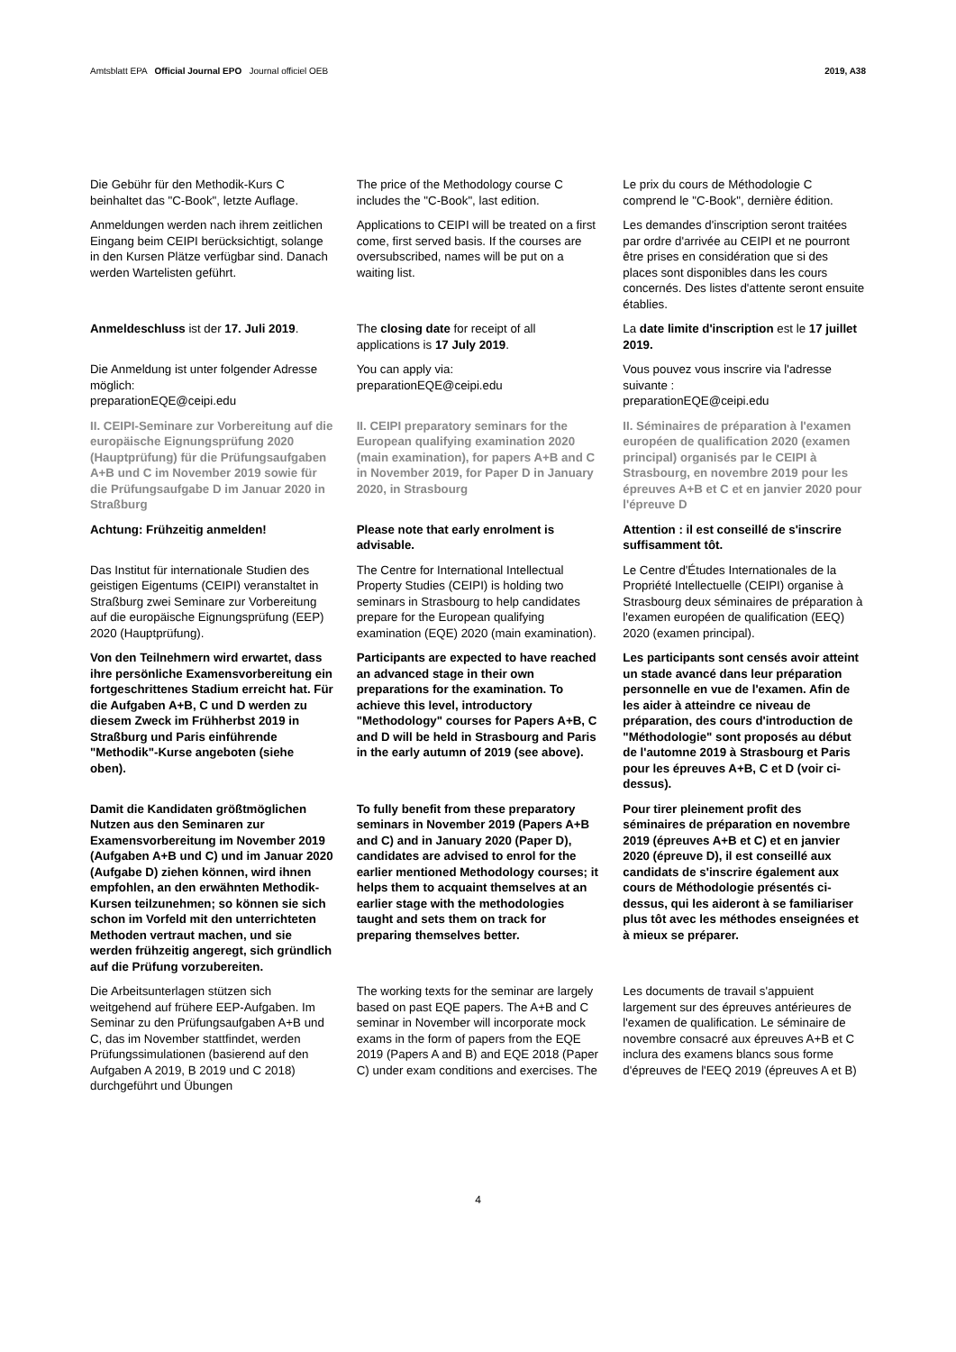Amtsblatt EPA Official Journal EPO Journal officiel OEB 2019, A38
Die Gebühr für den Methodik-Kurs C beinhaltet das "C-Book", letzte Auflage.
The price of the Methodology course C includes the "C-Book", last edition.
Le prix du cours de Méthodologie C comprend le "C-Book", dernière édition.
Anmeldungen werden nach ihrem zeitlichen Eingang beim CEIPI berücksichtigt, solange in den Kursen Plätze verfügbar sind. Danach werden Wartelisten geführt.
Applications to CEIPI will be treated on a first come, first served basis. If the courses are oversubscribed, names will be put on a waiting list.
Les demandes d'inscription seront traitées par ordre d'arrivée au CEIPI et ne pourront être prises en considération que si des places sont disponibles dans les cours concernés. Des listes d'attente seront ensuite établies.
Anmeldeschluss ist der 17. Juli 2019.
The closing date for receipt of all applications is 17 July 2019.
La date limite d'inscription est le 17 juillet 2019.
Die Anmeldung ist unter folgender Adresse möglich:
preparationEQE@ceipi.edu
You can apply via:
preparationEQE@ceipi.edu
Vous pouvez vous inscrire via l'adresse suivante :
preparationEQE@ceipi.edu
II. CEIPI-Seminare zur Vorbereitung auf die europäische Eignungsprüfung 2020 (Hauptprüfung) für die Prüfungsaufgaben A+B und C im November 2019 sowie für die Prüfungsaufgabe D im Januar 2020 in Straßburg
II. CEIPI preparatory seminars for the European qualifying examination 2020 (main examination), for papers A+B and C in November 2019, for Paper D in January 2020, in Strasbourg
II. Séminaires de préparation à l'examen européen de qualification 2020 (examen principal) organisés par le CEIPI à Strasbourg, en novembre 2019 pour les épreuves A+B et C et en janvier 2020 pour l'épreuve D
Achtung: Frühzeitig anmelden! Please note that early enrolment is advisable.
Attention : il est conseillé de s'inscrire suffisamment tôt.
Das Institut für internationale Studien des geistigen Eigentums (CEIPI) veranstaltet in Straßburg zwei Seminare zur Vorbereitung auf die europäische Eignungsprüfung (EEP) 2020 (Hauptprüfung).
The Centre for International Intellectual Property Studies (CEIPI) is holding two seminars in Strasbourg to help candidates prepare for the European qualifying examination (EQE) 2020 (main examination).
Le Centre d'Études Internationales de la Propriété Intellectuelle (CEIPI) organise à Strasbourg deux séminaires de préparation à l'examen européen de qualification (EEQ) 2020 (examen principal).
Von den Teilnehmern wird erwartet, dass ihre persönliche Examensvorbereitung ein fortgeschrittenes Stadium erreicht hat. Für die Aufgaben A+B, C und D werden zu diesem Zweck im Frühherbst 2019 in Straßburg und Paris einführende "Methodik"-Kurse angeboten (siehe oben).
Participants are expected to have reached an advanced stage in their own preparations for the examination. To achieve this level, introductory "Methodology" courses for Papers A+B, C and D will be held in Strasbourg and Paris in the early autumn of 2019 (see above).
Les participants sont censés avoir atteint un stade avancé dans leur préparation personnelle en vue de l'examen. Afin de les aider à atteindre ce niveau de préparation, des cours d'introduction de "Méthodologie" sont proposés au début de l'automne 2019 à Strasbourg et Paris pour les épreuves A+B, C et D (voir ci-dessus).
Damit die Kandidaten größtmöglichen Nutzen aus den Seminaren zur Examensvorbereitung im November 2019 (Aufgaben A+B und C) und im Januar 2020 (Aufgabe D) ziehen können, wird ihnen empfohlen, an den erwähnten Methodik-Kursen teilzunehmen; so können sie sich schon im Vorfeld mit den unterrichteten Methoden vertraut machen, und sie werden frühzeitig angeregt, sich gründlich auf die Prüfung vorzubereiten.
To fully benefit from these preparatory seminars in November 2019 (Papers A+B and C) and in January 2020 (Paper D), candidates are advised to enrol for the earlier mentioned Methodology courses; it helps them to acquaint themselves at an earlier stage with the methodologies taught and sets them on track for preparing themselves better.
Pour tirer pleinement profit des séminaires de préparation en novembre 2019 (épreuves A+B et C) et en janvier 2020 (épreuve D), il est conseillé aux candidats de s'inscrire également aux cours de Méthodologie présentés ci-dessus, qui les aideront à se familiariser plus tôt avec les méthodes enseignées et à mieux se préparer.
Die Arbeitsunterlagen stützen sich weitgehend auf frühere EEP-Aufgaben. Im Seminar zu den Prüfungsaufgaben A+B und C, das im November stattfindet, werden Prüfungssimulationen (basierend auf den Aufgaben A 2019, B 2019 und C 2018) durchgeführt und Übungen
The working texts for the seminar are largely based on past EQE papers. The A+B and C seminar in November will incorporate mock exams in the form of papers from the EQE 2019 (Papers A and B) and EQE 2018 (Paper C) under exam conditions and exercises. The
Les documents de travail s'appuient largement sur des épreuves antérieures de l'examen de qualification. Le séminaire de novembre consacré aux épreuves A+B et C inclura des examens blancs sous forme d'épreuves de l'EEQ 2019 (épreuves A et B)
4